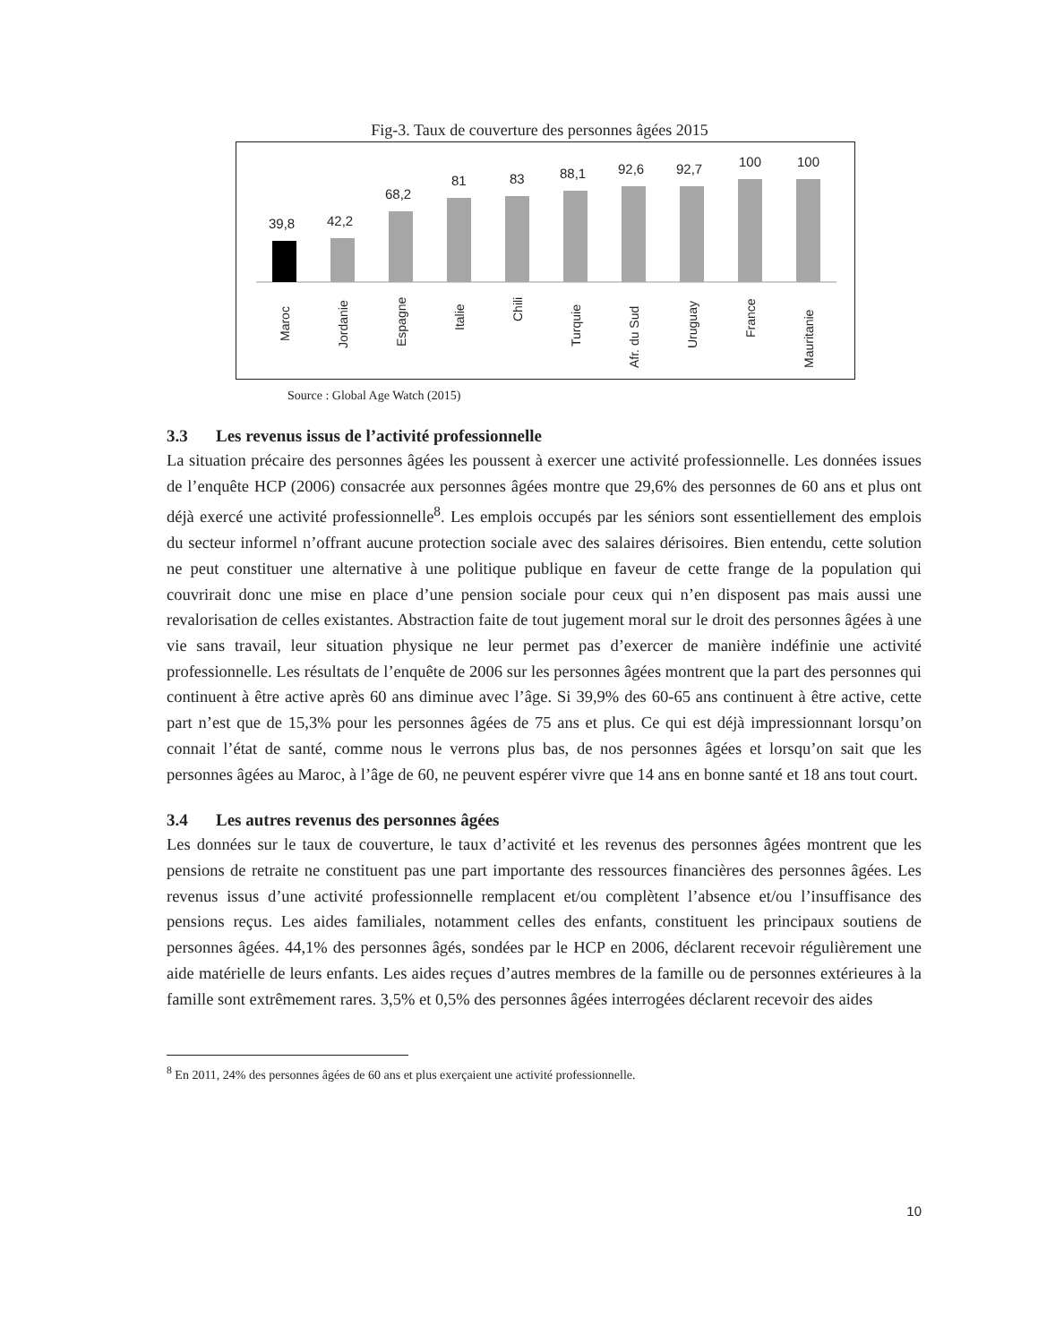Fig-3. Taux de couverture des personnes âgées 2015
39,8
42,2
68,2
81
83
88,1
92,6
92,7
100
100
Maroc
Jordanie
Espagne
Italie
Chili
Turquie
Afr. du Sud
Uruguay
France
Mauritanie
Source : Global Age Watch (2015)
3.3 Les revenus issus de l’activité professionnelle
La situation précaire des personnes âgées les poussent à exercer une activité professionnelle. Les données issues de l’enquête HCP (2006) consacrée aux personnes âgées montre que 29,6% des personnes de 60 ans et plus ont déjà exercé une activité professionnelle<sup>8</sup>. Les emplois occupés par les séniors sont essentiellement des emplois du secteur informel n’offrant aucune protection sociale avec des salaires dérisoires. Bien entendu, cette solution ne peut constituer une alternative à une politique publique en faveur de cette frange de la population qui couvrirait donc une mise en place d’une pension sociale pour ceux qui n’en disposent pas mais aussi une revalorisation de celles existantes. Abstraction faite de tout jugement moral sur le droit des personnes âgées à une vie sans travail, leur situation physique ne leur permet pas d’exercer de manière indéfinie une activité professionnelle. Les résultats de l’enquête de 2006 sur les personnes âgées montrent que la part des personnes qui continuent à être active après 60 ans diminue avec l’âge. Si 39,9% des 60-65 ans continuent à être active, cette part n’est que de 15,3% pour les personnes âgées de 75 ans et plus. Ce qui est déjà impressionnant lorsqu’on connait l’état de santé, comme nous le verrons plus bas, de nos personnes âgées et lorsqu’on sait que les personnes âgées au Maroc, à l’âge de 60, ne peuvent espérer vivre que 14 ans en bonne santé et 18 ans tout court.
3.4 Les autres revenus des personnes âgées
Les données sur le taux de couverture, le taux d’activité et les revenus des personnes âgées montrent que les pensions de retraite ne constituent pas une part importante des ressources financières des personnes âgées. Les revenus issus d’une activité professionnelle remplacent et/ou complètent l’absence et/ou l’insuffisance des pensions reçus. Les aides familiales, notamment celles des enfants, constituent les principaux soutiens de personnes âgées. 44,1% des personnes âgés, sondées par le HCP en 2006, déclarent recevoir régulièrement une aide matérielle de leurs enfants. Les aides reçues d’autres membres de la famille ou de personnes extérieures à la famille sont extrêmement rares. 3,5% et 0,5% des personnes âgées interrogées déclarent recevoir des aides
<sup>8</sup> En 2011, 24% des personnes âgées de 60 ans et plus exerçaient une activité professionnelle.
10